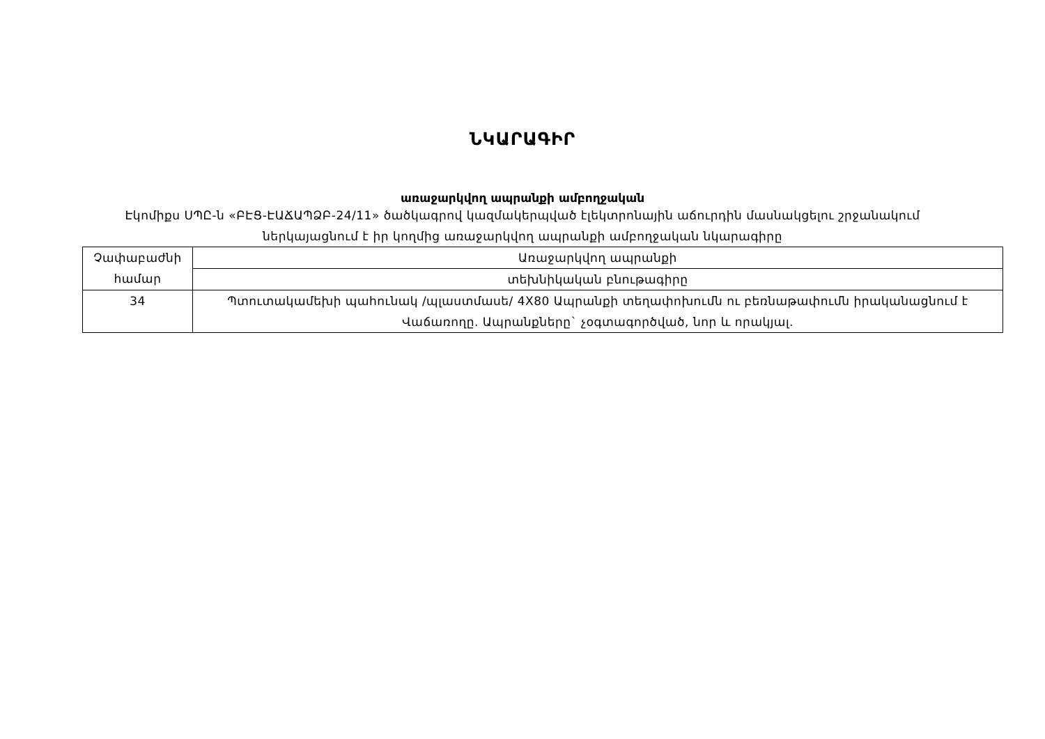ՆԿԱՐԱԳԻՐ
առաջարկվող ապրանքի ամբողջական
Էկոմիքս ՍՊԸ-ն «ԲԷՑ-ԷԱՃԱՊՁԲ-24/11» ծածկագրով կազմակերպված էլեկտրոնային աճուրդին մասնակցելու շրջանակում ներկայացնում է իր կողմից առաջարկվող ապրանքի ամբողջական նկարագիրը
| Չափաբաժնի համար | Առաջարկվող ապրանքի |
| | տեխնիկական բնութագիրը |
| 34 | Պտուտակամեխի պահունակ /պլաստմասե/ 4X80 Ապրանքի տեղափոխումն ու բեռնաթափումն իրականացնում է Վաճառողը. Ապրանքները` չօգտագործված, նոր և որակյալ. |